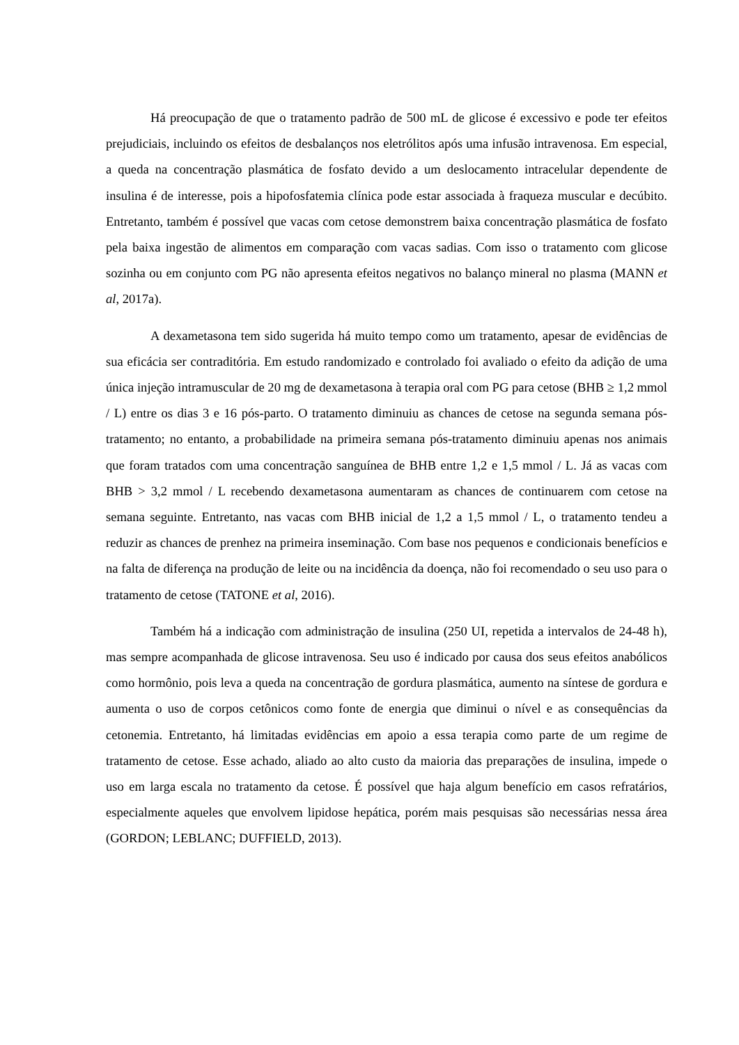Há preocupação de que o tratamento padrão de 500 mL de glicose é excessivo e pode ter efeitos prejudiciais, incluindo os efeitos de desbalanços nos eletrólitos após uma infusão intravenosa. Em especial, a queda na concentração plasmática de fosfato devido a um deslocamento intracelular dependente de insulina é de interesse, pois a hipofosfatemia clínica pode estar associada à fraqueza muscular e decúbito. Entretanto, também é possível que vacas com cetose demonstrem baixa concentração plasmática de fosfato pela baixa ingestão de alimentos em comparação com vacas sadias. Com isso o tratamento com glicose sozinha ou em conjunto com PG não apresenta efeitos negativos no balanço mineral no plasma (MANN et al, 2017a).
A dexametasona tem sido sugerida há muito tempo como um tratamento, apesar de evidências de sua eficácia ser contraditória. Em estudo randomizado e controlado foi avaliado o efeito da adição de uma única injeção intramuscular de 20 mg de dexametasona à terapia oral com PG para cetose (BHB ≥ 1,2 mmol / L) entre os dias 3 e 16 pós-parto. O tratamento diminuiu as chances de cetose na segunda semana pós-tratamento; no entanto, a probabilidade na primeira semana pós-tratamento diminuiu apenas nos animais que foram tratados com uma concentração sanguínea de BHB entre 1,2 e 1,5 mmol / L. Já as vacas com BHB > 3,2 mmol / L recebendo dexametasona aumentaram as chances de continuarem com cetose na semana seguinte. Entretanto, nas vacas com BHB inicial de 1,2 a 1,5 mmol / L, o tratamento tendeu a reduzir as chances de prenhez na primeira inseminação. Com base nos pequenos e condicionais benefícios e na falta de diferença na produção de leite ou na incidência da doença, não foi recomendado o seu uso para o tratamento de cetose (TATONE et al, 2016).
Também há a indicação com administração de insulina (250 UI, repetida a intervalos de 24-48 h), mas sempre acompanhada de glicose intravenosa. Seu uso é indicado por causa dos seus efeitos anabólicos como hormônio, pois leva a queda na concentração de gordura plasmática, aumento na síntese de gordura e aumenta o uso de corpos cetônicos como fonte de energia que diminui o nível e as consequências da cetonemia. Entretanto, há limitadas evidências em apoio a essa terapia como parte de um regime de tratamento de cetose. Esse achado, aliado ao alto custo da maioria das preparações de insulina, impede o uso em larga escala no tratamento da cetose. É possível que haja algum benefício em casos refratários, especialmente aqueles que envolvem lipidose hepática, porém mais pesquisas são necessárias nessa área (GORDON; LEBLANC; DUFFIELD, 2013).